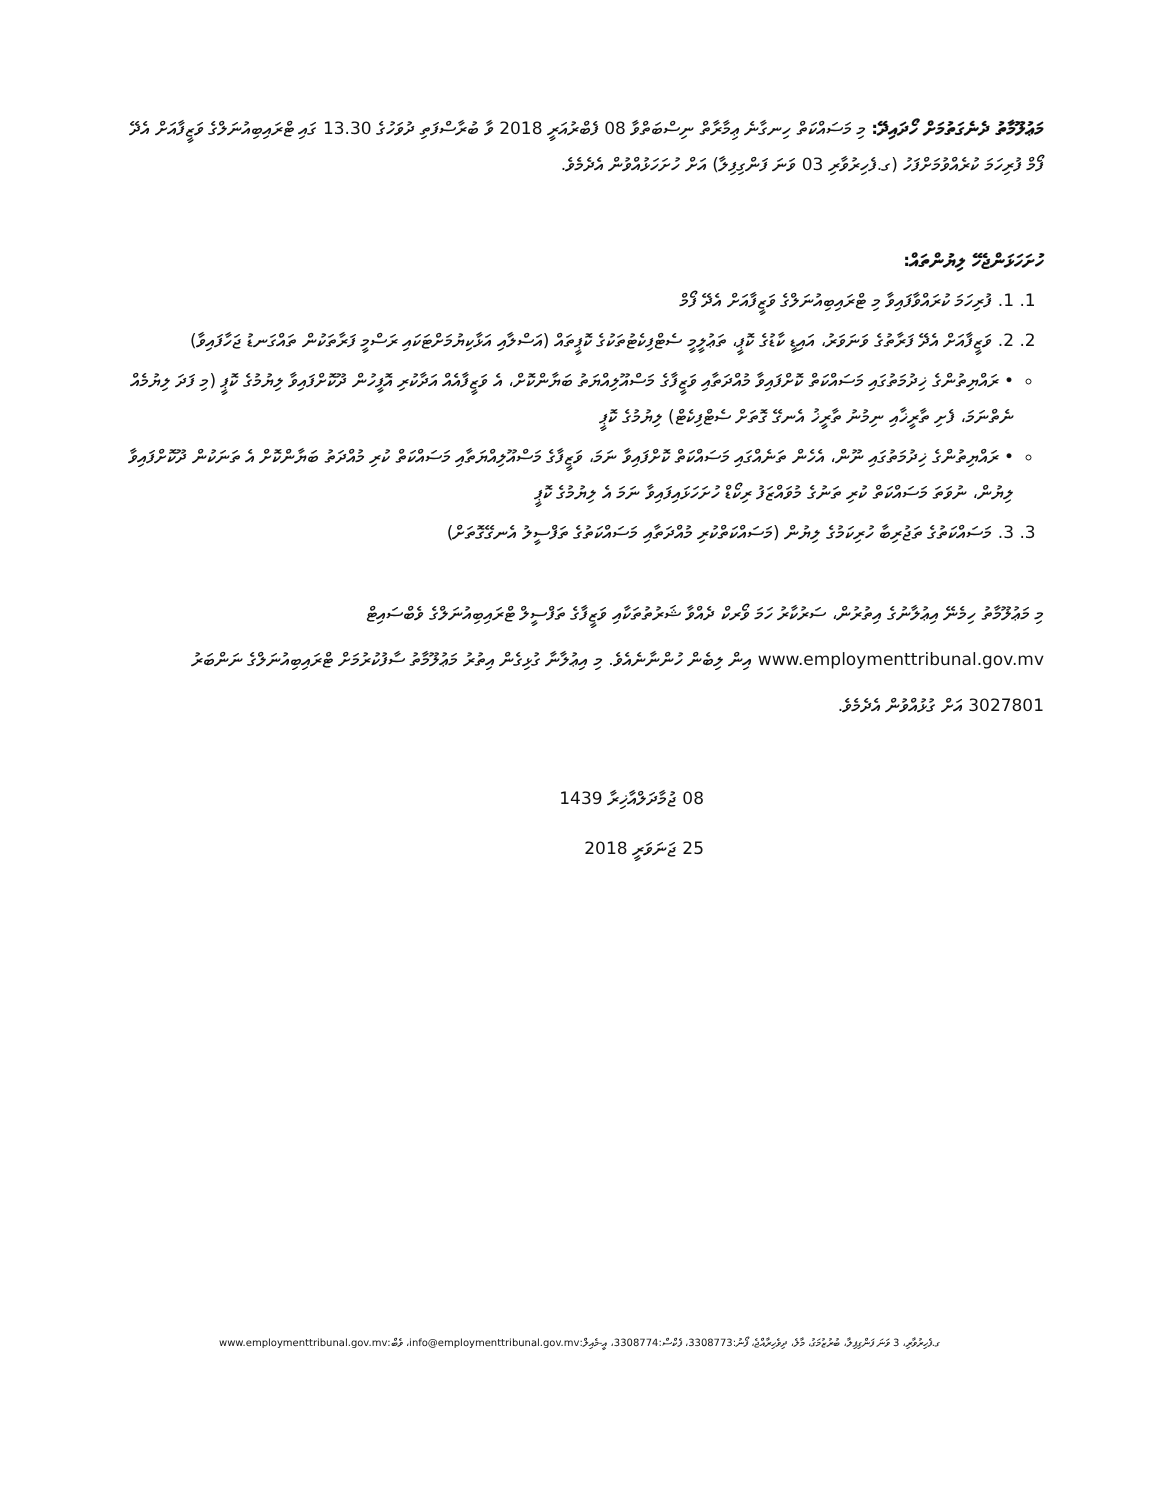މަޢުލޫމާތު ދެނެގަތުމަށް ހޯދައިދޭ: މި މަސައްކަތް ހިނގާނެ ޢިމާރާތް ނިސްބަތްވާ 08 ފެބްރުއަރީ 2018 ވާ ބުރާސްފަތި ދުވަހުގެ 13.30 ގައި ޓްރައިބިއުނަލްގެ ވަޒީފާއަށް އެދޭ ފޯމް ފުރިހަމަ ކުރެއްވުމަށްފަހު (ގ.ފެހިރުވާރި 03 ވަނަ ފަންގިފިލާ) އަށް ހުށަހަޅުއްވުން އެދެމެވެ.
ހުށަހަޅަންޖެހޭ ލިޔުންތައް:
1. 1. ފުރިހަމަ ކުރައްވާފައިވާ މި ޓްރައިބިއުނަލްގެ ވަޒީފާއަށް އެދޭ ފޯމް
2. 2. ވަޒީފާއަށް އެދޭ ފަރާތުގެ ވަނަވަރު، އައިޑީ ކާޑުގެ ކޮޕީ، ތަޢުލީމީ ސެޓްފިކެޓުތަކުގެ ކޮޕީތައް (އަސްލާއި އަޅާކިޔުމަށްޓަކައި ރަސްމީ ފަރާތަކުން ތައްގަނޑު ޖަހާފައިވާ)
• ރައްޔިތުންގެ ޚިދުމަތުގައި މަސައްކަތް ކޮށްފައިވާ މުއްދަތާއި ވަޒީފާގެ މަސްއޫލިއްޔަތު ބަޔާންކޮށް، އެ ވަޒީފާއެއް އަދާކުރި އޮފީހުން ދޫކޮށްފައިވާ ލިޔުމުގެ ކޮޕީ (މި ފަދަ ލިޔުމެއް ނެތްނަމަ، ފެށި ތާރީޚާއި ނިމުނު ތާރީޚު އެނގޭ ގޮތަށް ސެޓްފިކެޓް) ލިޔުމުގެ ކޮޕީ
• ރައްޔިތުންގެ ޚިދުމަތުގައި ނޫން، އެހެން ތަނެއްގައި މަސައްކަތް ކޮށްފައިވާ ނަމަ، ވަޒީފާގެ މަސްއޫލިއްޔަތާއި މަސައްކަތް ކުރި މުއްދަތު ބަޔާންކޮށް އެ ތަނަކުން ދޫކޮށްފައިވާ ލިޔުން، ނުވަތަ މަސައްކަތް ކުރި ތަނުގެ މުވައްޒަފު ރިކޯޑް ހުށަހަޅައިފައިވާ ނަމަ އެ ލިޔުމުގެ ކޮޕީ
3. 3. މަސައްކަތުގެ ތަޖުރިބާ ހުރިކަމުގެ ލިޔުން (މަސައްކަތްކުރި މުއްދަތާއި މަސައްކަތުގެ ތަފްސީލު އެނގޭގޮތަށް)
މި މަޢުލޫމާތު ހިމެނޭ އިޢުލާނުގެ އިތުރުން، ސަރުކާރު ހަމަ ވޯރކް ދެއްވާ ޝަރުތުތަކާއި ވަޒީފާގެ ތަފްސީލް ޓްރައިބިއުނަލްގެ ވެބްސައިޓް www.employmenttribunal.gov.mv އިން ލިބެން ހުންނާނެއެވެ. މި އިޢުލާނާ ގުޅިގެން އިތުރު މަޢުލޫމާތު ސާފުކުރުމަށް ޓްރައިބިއުނަލްގެ ނަންބަރު 3027801 އަށް ގުޅުއްވުން އެދެމެވެ.
08 ޖުމާދަލްއާޚިރާ 1439
25 ޖަނަވަރީ 2018
ގ.ފެހިރުވާރި، 3 ވަނަ ފަންގިފިލާ، ބުރުޒުމަގު، މާލެ، ދިވެހިރާއްޖެ، ފޯނު:3308773، ފެކްސް:3308774، އީ-މެއިލް:info@employmenttribunal.gov.mv، ވެބް:www.employmenttribunal.gov.mv